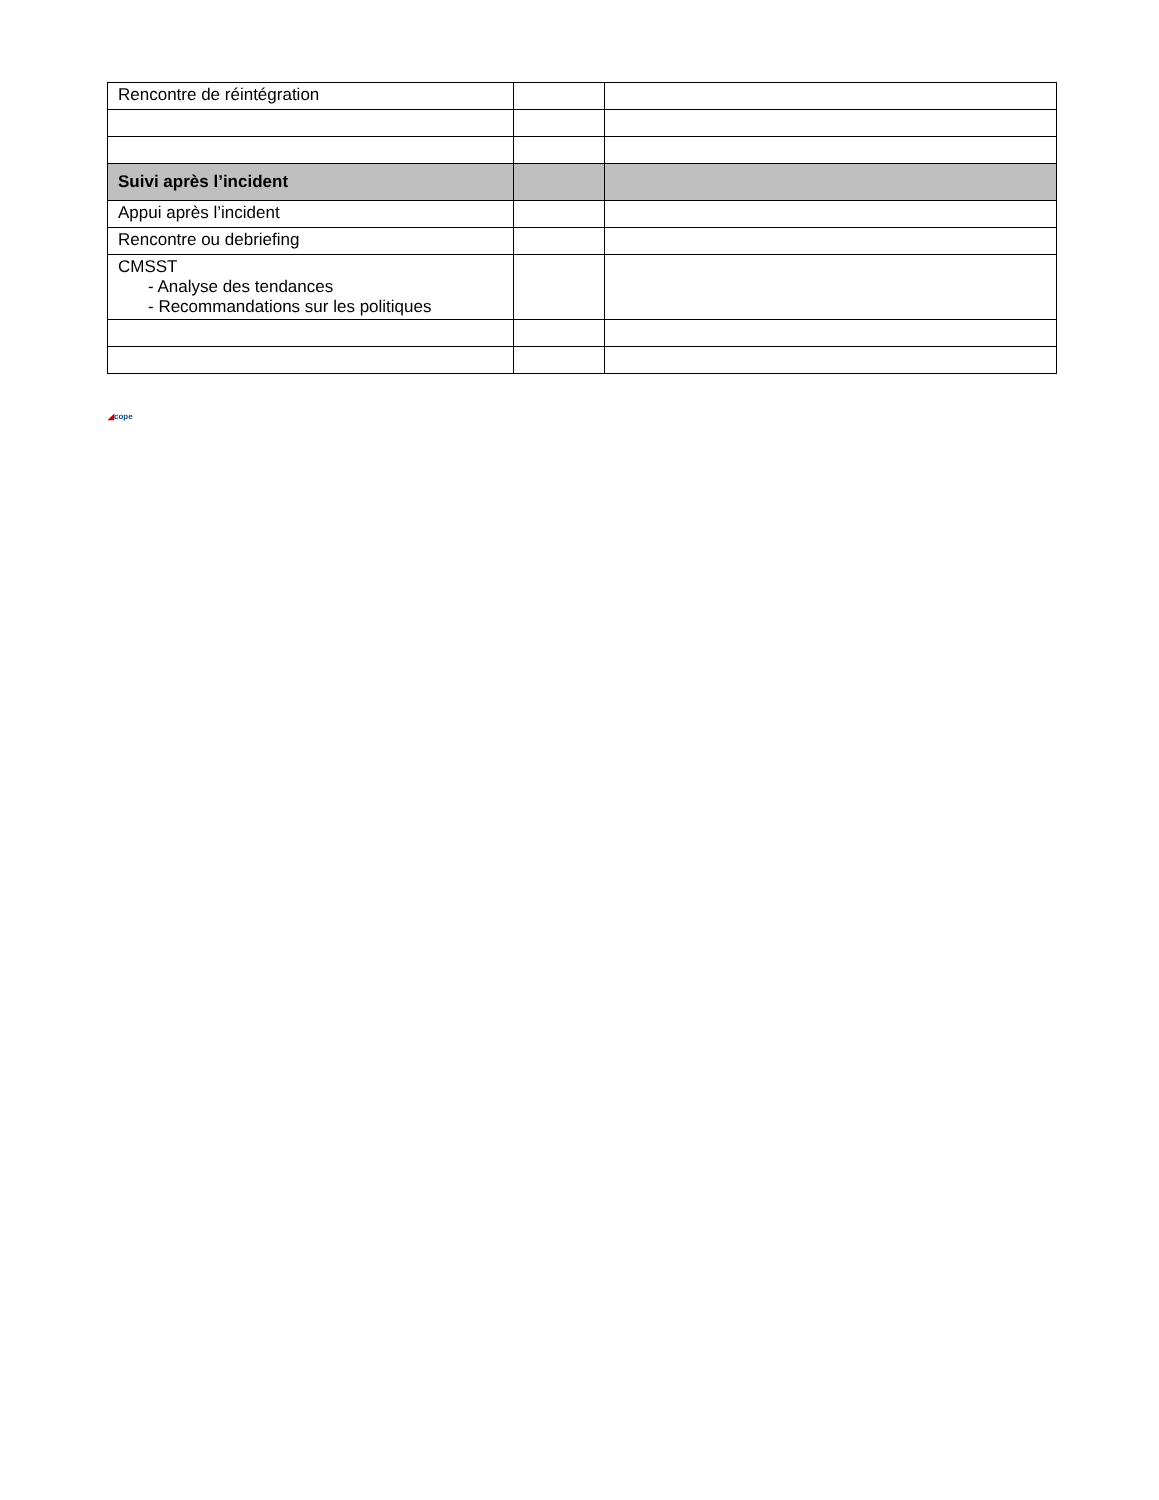| Rencontre de réintégration | | |
| Suivi après l’incident | | |
| Appui après l’incident | | |
| Rencontre ou debriefing | | |
| CMSST - Analyse des tendances - Recommandations sur les politiques | | |
◢cope